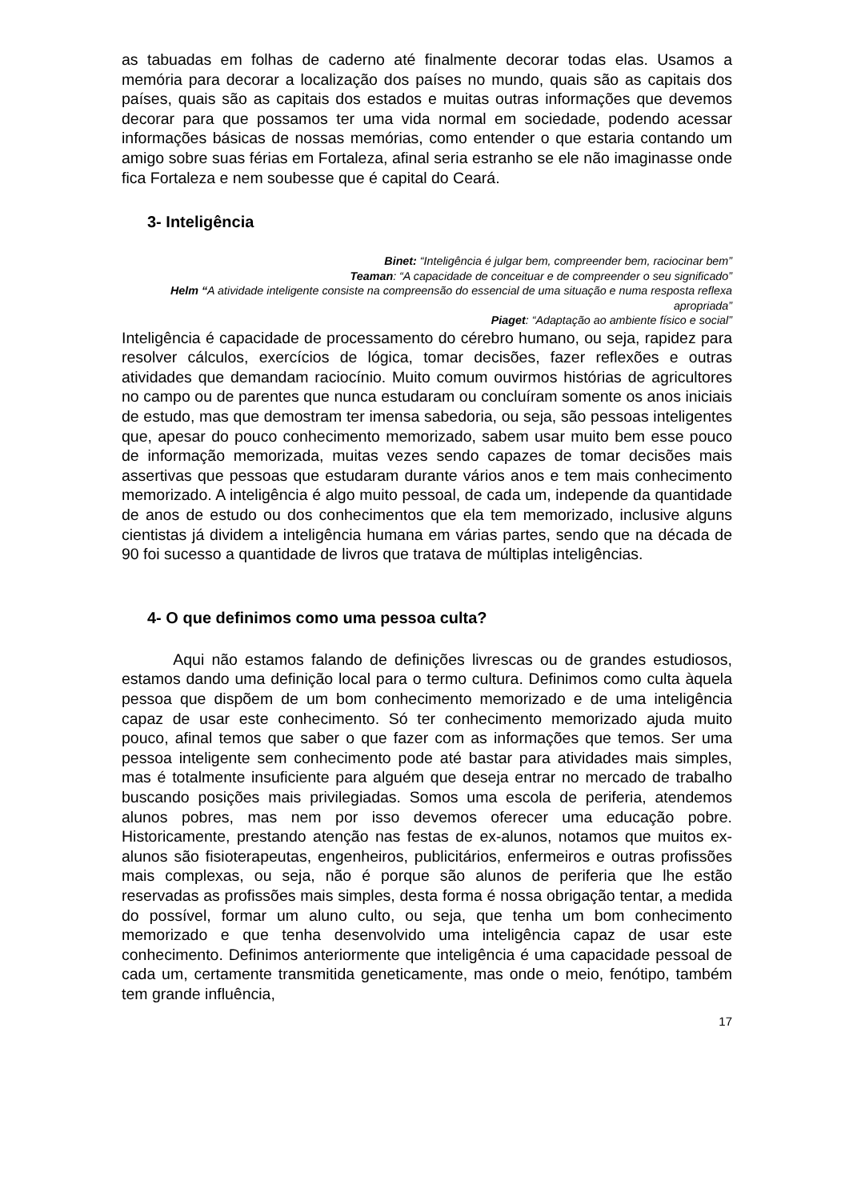as tabuadas em folhas de caderno até finalmente decorar todas elas. Usamos a memória para decorar a localização dos países no mundo, quais são as capitais dos países, quais são as capitais dos estados e muitas outras informações que devemos decorar para que possamos ter uma vida normal em sociedade, podendo acessar informações básicas de nossas memórias, como entender o que estaria contando um amigo sobre suas férias em Fortaleza, afinal seria estranho se ele não imaginasse onde fica Fortaleza e nem soubesse que é capital do Ceará.
3- Inteligência
Binet: “Inteligência é julgar bem, compreender bem, raciocinar bem”
Teaman: “A capacidade de conceituar e de compreender o seu significado”
Helm “A atividade inteligente consiste na compreensão do essencial de uma situação e numa resposta reflexa apropriada”
Piaget: “Adaptação ao ambiente físico e social”
Inteligência é capacidade de processamento do cérebro humano, ou seja, rapidez para resolver cálculos, exercícios de lógica, tomar decisões, fazer reflexões e outras atividades que demandam raciocínio. Muito comum ouvirmos histórias de agricultores no campo ou de parentes que nunca estudaram ou concluíram somente os anos iniciais de estudo, mas que demostram ter imensa sabedoria, ou seja, são pessoas inteligentes que, apesar do pouco conhecimento memorizado, sabem usar muito bem esse pouco de informação memorizada, muitas vezes sendo capazes de tomar decisões mais assertivas que pessoas que estudaram durante vários anos e tem mais conhecimento memorizado. A inteligência é algo muito pessoal, de cada um, independe da quantidade de anos de estudo ou dos conhecimentos que ela tem memorizado, inclusive alguns cientistas já dividem a inteligência humana em várias partes, sendo que na década de 90 foi sucesso a quantidade de livros que tratava de múltiplas inteligências.
4- O que definimos como uma pessoa culta?
Aqui não estamos falando de definições livrescas ou de grandes estudiosos, estamos dando uma definição local para o termo cultura. Definimos como culta àquela pessoa que dispõem de um bom conhecimento memorizado e de uma inteligência capaz de usar este conhecimento. Só ter conhecimento memorizado ajuda muito pouco, afinal temos que saber o que fazer com as informações que temos. Ser uma pessoa inteligente sem conhecimento pode até bastar para atividades mais simples, mas é totalmente insuficiente para alguém que deseja entrar no mercado de trabalho buscando posições mais privilegiadas. Somos uma escola de periferia, atendemos alunos pobres, mas nem por isso devemos oferecer uma educação pobre. Historicamente, prestando atenção nas festas de ex-alunos, notamos que muitos ex-alunos são fisioterapeutas, engenheiros, publicitários, enfermeiros e outras profissões mais complexas, ou seja, não é porque são alunos de periferia que lhe estão reservadas as profissões mais simples, desta forma é nossa obrigação tentar, a medida do possível, formar um aluno culto, ou seja, que tenha um bom conhecimento memorizado e que tenha desenvolvido uma inteligência capaz de usar este conhecimento. Definimos anteriormente que inteligência é uma capacidade pessoal de cada um, certamente transmitida geneticamente, mas onde o meio, fenótipo, também tem grande influência,
17